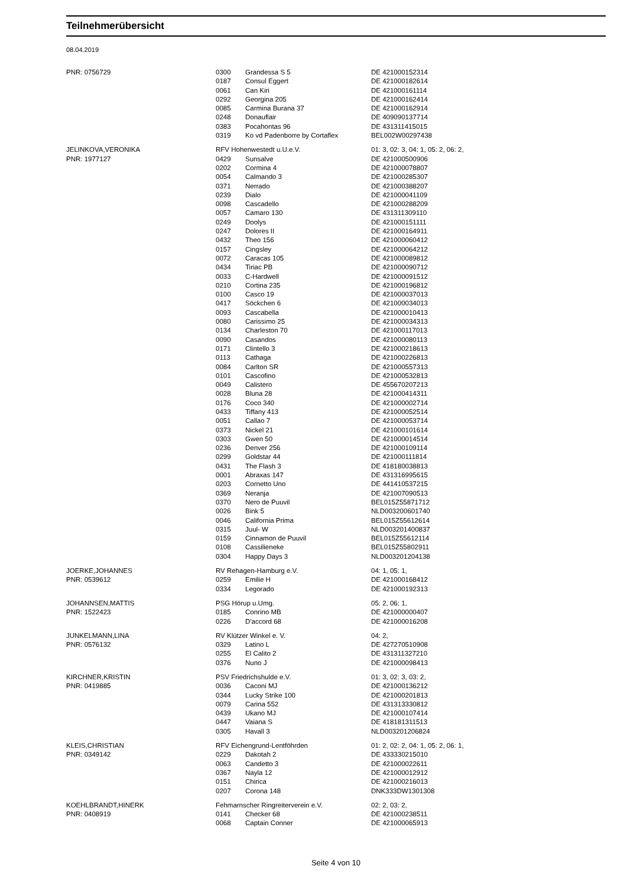Teilnehmerübersicht
08.04.2019
| PNR: 0756729 | 0300 | Grandessa S 5 | DE 421000152314 |
| | 0187 | Consul Eggert | DE 421000182614 |
| | 0061 | Can Kiri | DE 421000161114 |
| | 0292 | Georgina 205 | DE 421000162414 |
| | 0085 | Carmina Burana 37 | DE 421000162914 |
| | 0248 | Donauflair | DE 409090137714 |
| | 0383 | Pocahontas 96 | DE 431311415015 |
| | 0319 | Ko vd Padenborre by Cortaflex | BEL002W00297438 |
| JELINKOVA,VERONIKA | RFV Hohenwestedt u.U.e.V. | | 01: 3, 02: 3, 04: 1, 05: 2, 06: 2, |
| PNR: 1977127 | 0429 | Sunsalve | DE 421000500906 |
| | 0202 | Cormina 4 | DE 421000078807 |
| | 0054 | Calmando 3 | DE 421000285307 |
| | 0371 | Nerrado | DE 421000388207 |
| | 0239 | Dialo | DE 421000041109 |
| | 0098 | Cascadello | DE 421000288209 |
| | 0057 | Camaro 130 | DE 431311309110 |
| | 0249 | Doolys | DE 421000151111 |
| | 0247 | Dolores II | DE 421000164911 |
| | 0432 | Theo 156 | DE 421000060412 |
| | 0157 | Cingsley | DE 421000064212 |
| | 0072 | Caracas 105 | DE 421000089812 |
| | 0434 | Tiriac PB | DE 421000090712 |
| | 0033 | C-Hardwell | DE 421000091512 |
| | 0210 | Cortina 235 | DE 421000196812 |
| | 0100 | Casco 19 | DE 421000037013 |
| | 0417 | Söckchen 6 | DE 421000034013 |
| | 0093 | Cascabella | DE 421000010413 |
| | 0080 | Carissimo 25 | DE 421000034313 |
| | 0134 | Charleston 70 | DE 421000117013 |
| | 0090 | Casandos | DE 421000080113 |
| | 0171 | Clintello 3 | DE 421000218613 |
| | 0113 | Cathaga | DE 421000226813 |
| | 0084 | Carlton SR | DE 421000557313 |
| | 0101 | Cascofino | DE 421000532813 |
| | 0049 | Calistero | DE 455670207213 |
| | 0028 | Bluna 28 | DE 421000414311 |
| | 0176 | Coco 340 | DE 421000002714 |
| | 0433 | Tiffany 413 | DE 421000052514 |
| | 0051 | Callao 7 | DE 421000053714 |
| | 0373 | Nickel 21 | DE 421000101614 |
| | 0303 | Gwen 50 | DE 421000014514 |
| | 0236 | Denver 256 | DE 421000109114 |
| | 0299 | Goldstar 44 | DE 421000111814 |
| | 0431 | The Flash 3 | DE 418180038813 |
| | 0001 | Abraxas 147 | DE 431316995615 |
| | 0203 | Cornetto Uno | DE 441410537215 |
| | 0369 | Neranja | DE 421007090513 |
| | 0370 | Nero de Puuvil | BEL015Z55871712 |
| | 0026 | Bink 5 | NLD003200601740 |
| | 0046 | California Prima | BEL015Z55612614 |
| | 0315 | Juul- W | NLD003201400837 |
| | 0159 | Cinnamon de Puuvil | BEL015Z55612114 |
| | 0108 | Cassilieneke | BEL015Z55802911 |
| | 0304 | Happy Days 3 | NLD003201204138 |
| JOERKE,JOHANNES | RV Rehagen-Hamburg e.V. | | 04: 1, 05: 1, |
| PNR: 0539612 | 0259 | Emilie H | DE 421000168412 |
| | 0334 | Legorado | DE 421000192313 |
| JOHANNSEN,MATTIS | PSG Hörup u.Umg. | | 05: 2, 06: 1, |
| PNR: 1522423 | 0185 | Conrino MB | DE 421000000407 |
| | 0226 | D'accord 68 | DE 421000016208 |
| JUNKELMANN,LINA | RV Klützer Winkel e. V. | | 04: 2, |
| PNR: 0576132 | 0329 | Latino L | DE 427270510908 |
| | 0255 | El Calito 2 | DE 431311327210 |
| | 0376 | Nuno J | DE 421000098413 |
| KIRCHNER,KRISTIN | PSV Friedrichshulde e.V. | | 01: 3, 02: 3, 03: 2, |
| PNR: 0419885 | 0036 | Caconi MJ | DE 421000136212 |
| | 0344 | Lucky Strike 100 | DE 421000201813 |
| | 0079 | Carina 552 | DE 431313330812 |
| | 0439 | Ukano MJ | DE 421000107414 |
| | 0447 | Vaiana S | DE 418181311513 |
| | 0305 | Havall 3 | NLD003201206824 |
| KLEIS,CHRISTIAN | RFV Eichengrund-Lentföhrden | | 01: 2, 02: 2, 04: 1, 05: 2, 06: 1, |
| PNR: 0349142 | 0229 | Dakotah 2 | DE 433330215010 |
| | 0063 | Candetto 3 | DE 421000022611 |
| | 0367 | Nayla 12 | DE 421000012912 |
| | 0151 | Chirica | DE 421000216013 |
| | 0207 | Corona 148 | DNK333DW1301308 |
| KOEHLBRANDT,HINERK | Fehmarnscher Ringreiterverein e.V. | | 02: 2, 03: 2, |
| PNR: 0408919 | 0141 | Checker 68 | DE 421000238511 |
| | 0068 | Captain Conner | DE 421000065913 |
Seite 4 von 10